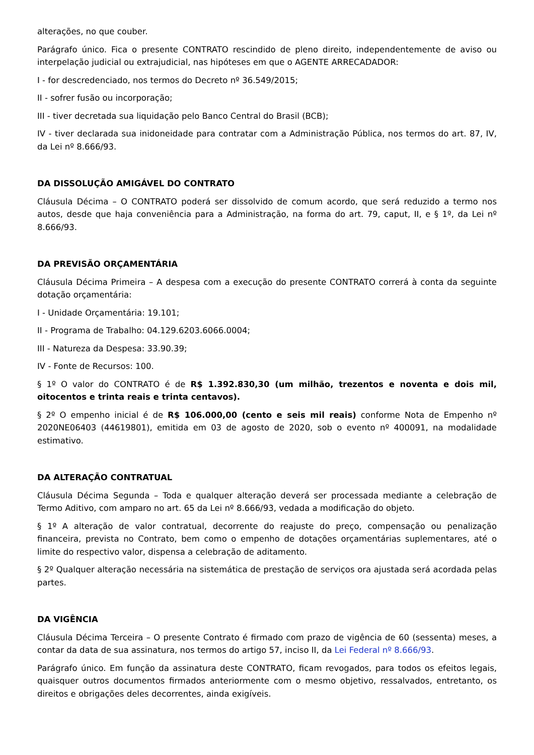alterações, no que couber.
Parágrafo único. Fica o presente CONTRATO rescindido de pleno direito, independentemente de aviso ou interpelação judicial ou extrajudicial, nas hipóteses em que o AGENTE ARRECADADOR:
I - for descredenciado, nos termos do Decreto nº 36.549/2015;
II - sofrer fusão ou incorporação;
III - tiver decretada sua liquidação pelo Banco Central do Brasil (BCB);
IV - tiver declarada sua inidoneidade para contratar com a Administração Pública, nos termos do art. 87, IV, da Lei nº 8.666/93.
DA DISSOLUÇÃO AMIGÁVEL DO CONTRATO
Cláusula Décima – O CONTRATO poderá ser dissolvido de comum acordo, que será reduzido a termo nos autos, desde que haja conveniência para a Administração, na forma do art. 79, caput, II, e § 1º, da Lei nº 8.666/93.
DA PREVISÃO ORÇAMENTÁRIA
Cláusula Décima Primeira – A despesa com a execução do presente CONTRATO correrá à conta da seguinte dotação orçamentária:
I - Unidade Orçamentária: 19.101;
II - Programa de Trabalho: 04.129.6203.6066.0004;
III - Natureza da Despesa: 33.90.39;
IV - Fonte de Recursos: 100.
§ 1º O valor do CONTRATO é de R$ 1.392.830,30 (um milhão, trezentos e noventa e dois mil, oitocentos e trinta reais e trinta centavos).
§ 2º O empenho inicial é de R$ 106.000,00 (cento e seis mil reais) conforme Nota de Empenho nº 2020NE06403 (44619801), emitida em 03 de agosto de 2020, sob o evento nº 400091, na modalidade estimativo.
DA ALTERAÇÃO CONTRATUAL
Cláusula Décima Segunda – Toda e qualquer alteração deverá ser processada mediante a celebração de Termo Aditivo, com amparo no art. 65 da Lei nº 8.666/93, vedada a modificação do objeto.
§ 1º A alteração de valor contratual, decorrente do reajuste do preço, compensação ou penalização financeira, prevista no Contrato, bem como o empenho de dotações orçamentárias suplementares, até o limite do respectivo valor, dispensa a celebração de aditamento.
§ 2º Qualquer alteração necessária na sistemática de prestação de serviços ora ajustada será acordada pelas partes.
DA VIGÊNCIA
Cláusula Décima Terceira – O presente Contrato é firmado com prazo de vigência de 60 (sessenta) meses, a contar da data de sua assinatura, nos termos do artigo 57, inciso II, da Lei Federal nº 8.666/93.
Parágrafo único. Em função da assinatura deste CONTRATO, ficam revogados, para todos os efeitos legais, quaisquer outros documentos firmados anteriormente com o mesmo objetivo, ressalvados, entretanto, os direitos e obrigações deles decorrentes, ainda exigíveis.